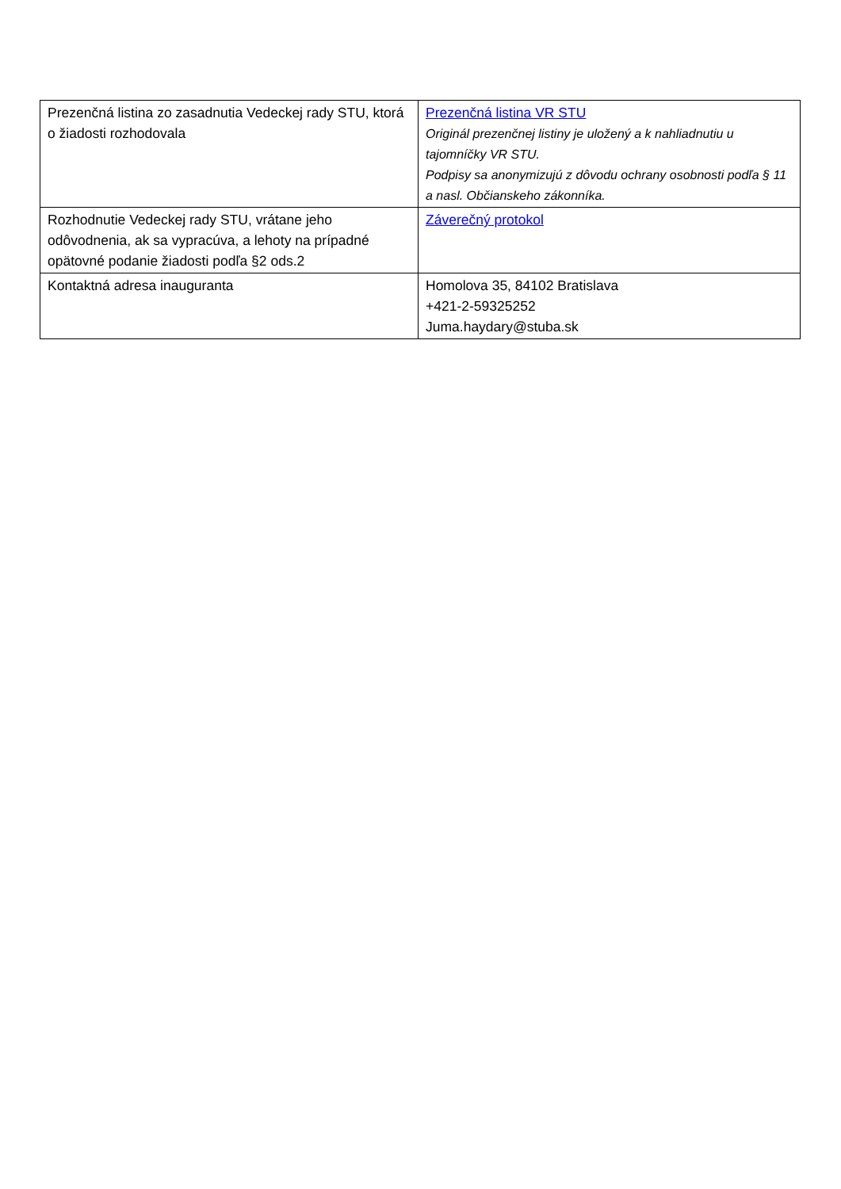| Prezenčná listina zo zasadnutia Vedeckej rady STU, ktorá o žiadosti rozhodovala | Prezenčná listina VR STU Originál prezenčnej listiny je uložený a k nahliadnutiu u tajomníčky VR STU. Podpisy sa anonymizujú z dôvodu ochrany osobnosti podľa § 11 a nasl. Občianskeho zákonníka. |
| Rozhodnutie Vedeckej rady STU, vrátane jeho odôvodnenia, ak sa vypracúva, a lehoty na prípadné opätovné podanie žiadosti podľa §2 ods.2 | Záverečný protokol |
| Kontaktná adresa inauguranta | Homolova 35, 84102 Bratislava +421-2-59325252 Juma.haydary@stuba.sk |